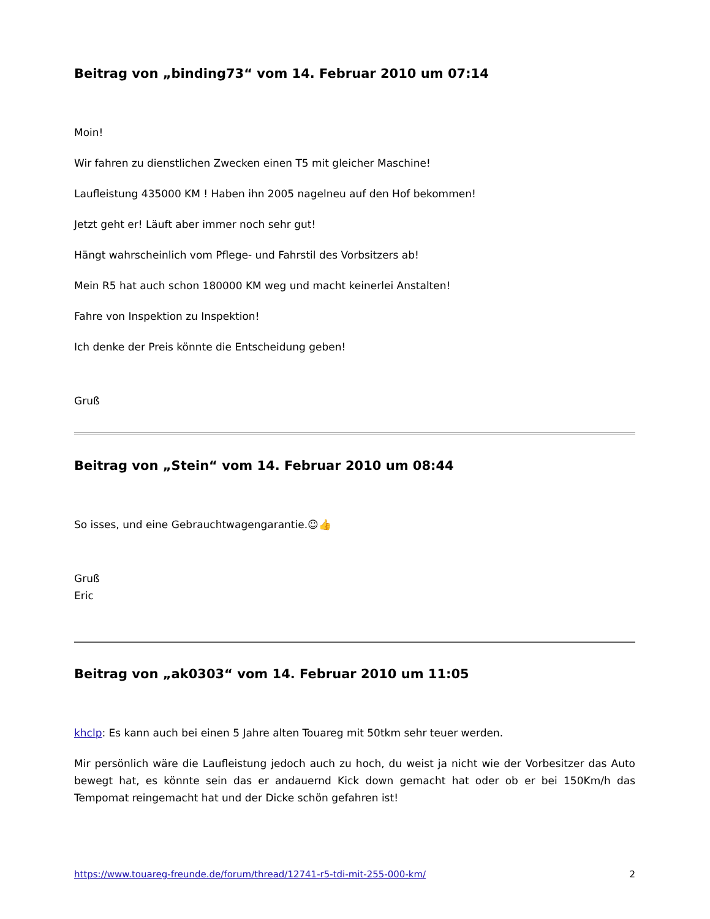Beitrag von „binding73“ vom 14. Februar 2010 um 07:14
Moin!
Wir fahren zu dienstlichen Zwecken einen T5 mit gleicher Maschine!
Laufleistung 435000 KM ! Haben ihn 2005 nagelneu auf den Hof bekommen!
Jetzt geht er! Läuft aber immer noch sehr gut!
Hängt wahrscheinlich vom Pflege- und Fahrstil des Vorbsitzers ab!
Mein R5 hat auch schon 180000 KM weg und macht keinerlei Anstalten!
Fahre von Inspektion zu Inspektion!
Ich denke der Preis könnte die Entscheidung geben!
Gruß
Beitrag von „Stein“ vom 14. Februar 2010 um 08:44
So isses, und eine Gebrauchtwagengarantie.☺👍
Gruß
Eric
Beitrag von „ak0303“ vom 14. Februar 2010 um 11:05
khclp: Es kann auch bei einen 5 Jahre alten Touareg mit 50tkm sehr teuer werden.
Mir persönlich wäre die Laufleistung jedoch auch zu hoch, du weist ja nicht wie der Vorbesitzer das Auto bewegt hat, es könnte sein das er andauernd Kick down gemacht hat oder ob er bei 150Km/h das Tempomat reingemacht hat und der Dicke schön gefahren ist!
https://www.touareg-freunde.de/forum/thread/12741-r5-tdi-mit-255-000-km/ 2